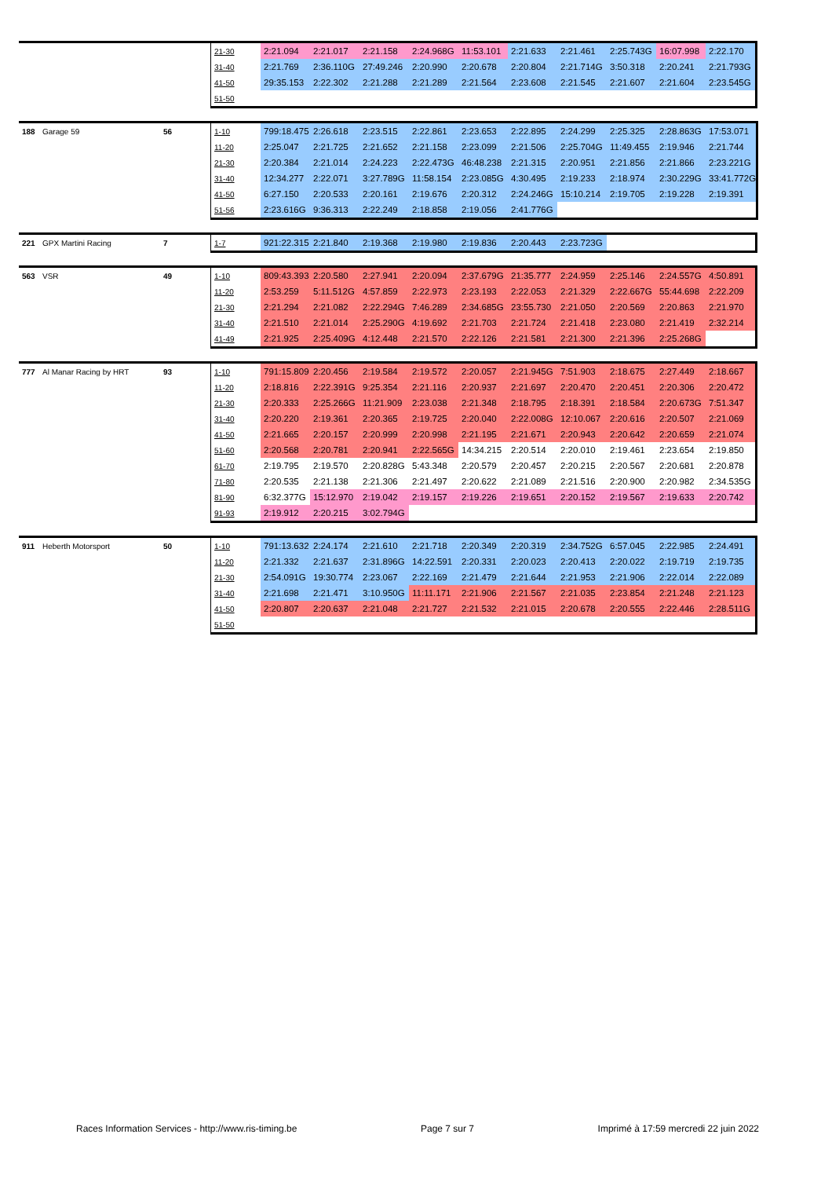| | | | 21-30 | 2:21.094 | 2:21.017 | 2:21.158 | 2:24.968G | 11:53.101 | 2:21.633 | 2:21.461 | 2:25.743G | 16:07.998 | 2:22.170 |
| | | | 31-40 | 2:21.769 | 2:36.110G | 27:49.246 | 2:20.990 | 2:20.678 | 2:20.804 | 2:21.714G | 3:50.318 | 2:20.241 | 2:21.793G |
| | | | 41-50 | 29:35.153 | 2:22.302 | 2:21.288 | 2:21.289 | 2:21.564 | 2:23.608 | 2:21.545 | 2:21.607 | 2:21.604 | 2:23.545G |
| | | | 51-50 | | | | | | | | | | |
| 188 | Garage 59 | 56 | 1-10 | 799:18.475 | 2:26.618 | 2:23.515 | 2:22.861 | 2:23.653 | 2:22.895 | 2:24.299 | 2:25.325 | 2:28.863G | 17:53.071 |
| | | | 11-20 | 2:25.047 | 2:21.725 | 2:21.652 | 2:21.158 | 2:23.099 | 2:21.506 | 2:25.704G | 11:49.455 | 2:19.946 | 2:21.744 |
| | | | 21-30 | 2:20.384 | 2:21.014 | 2:24.223 | 2:22.473G | 46:48.238 | 2:21.315 | 2:20.951 | 2:21.856 | 2:21.866 | 2:23.221G |
| | | | 31-40 | 12:34.277 | 2:22.071 | 3:27.789G | 11:58.154 | 2:23.085G | 4:30.495 | 2:19.233 | 2:18.974 | 2:30.229G | 33:41.772G |
| | | | 41-50 | 6:27.150 | 2:20.533 | 2:20.161 | 2:19.676 | 2:20.312 | 2:24.246G | 15:10.214 | 2:19.705 | 2:19.228 | 2:19.391 |
| | | | 51-56 | 2:23.616G | 9:36.313 | 2:22.249 | 2:18.858 | 2:19.056 | 2:41.776G | | | | |
| 221 | GPX Martini Racing | 7 | 1-7 | 921:22.315 | 2:21.840 | 2:19.368 | 2:19.980 | 2:19.836 | 2:20.443 | 2:23.723G | | | |
| 563 | VSR | 49 | 1-10 | 809:43.393 | 2:20.580 | 2:27.941 | 2:20.094 | 2:37.679G | 21:35.777 | 2:24.959 | 2:25.146 | 2:24.557G | 4:50.891 |
| | | | 11-20 | 2:53.259 | 5:11.512G | 4:57.859 | 2:22.973 | 2:23.193 | 2:22.053 | 2:21.329 | 2:22.667G | 55:44.698 | 2:22.209 |
| | | | 21-30 | 2:21.294 | 2:21.082 | 2:22.294G | 7:46.289 | 2:34.685G | 23:55.730 | 2:21.050 | 2:20.569 | 2:20.863 | 2:21.970 |
| | | | 31-40 | 2:21.510 | 2:21.014 | 2:25.290G | 4:19.692 | 2:21.703 | 2:21.724 | 2:21.418 | 2:23.080 | 2:21.419 | 2:32.214 |
| | | | 41-49 | 2:21.925 | 2:25.409G | 4:12.448 | 2:21.570 | 2:22.126 | 2:21.581 | 2:21.300 | 2:21.396 | 2:25.268G | |
| 777 | Al Manar Racing by HRT | 93 | 1-10 | 791:15.809 | 2:20.456 | 2:19.584 | 2:19.572 | 2:20.057 | 2:21.945G | 7:51.903 | 2:18.675 | 2:27.449 | 2:18.667 |
| | | | 11-20 | 2:18.816 | 2:22.391G | 9:25.354 | 2:21.116 | 2:20.937 | 2:21.697 | 2:20.470 | 2:20.451 | 2:20.306 | 2:20.472 |
| | | | 21-30 | 2:20.333 | 2:25.266G | 11:21.909 | 2:23.038 | 2:21.348 | 2:18.795 | 2:18.391 | 2:18.584 | 2:20.673G | 7:51.347 |
| | | | 31-40 | 2:20.220 | 2:19.361 | 2:20.365 | 2:19.725 | 2:20.040 | 2:22.008G | 12:10.067 | 2:20.616 | 2:20.507 | 2:21.069 |
| | | | 41-50 | 2:21.665 | 2:20.157 | 2:20.999 | 2:20.998 | 2:21.195 | 2:21.671 | 2:20.943 | 2:20.642 | 2:20.659 | 2:21.074 |
| | | | 51-60 | 2:20.568 | 2:20.781 | 2:20.941 | 2:22.565G | 14:34.215 | 2:20.514 | 2:20.010 | 2:19.461 | 2:23.654 | 2:19.850 |
| | | | 61-70 | 2:19.795 | 2:19.570 | 2:20.828G | 5:43.348 | 2:20.579 | 2:20.457 | 2:20.215 | 2:20.567 | 2:20.681 | 2:20.878 |
| | | | 71-80 | 2:20.535 | 2:21.138 | 2:21.306 | 2:21.497 | 2:20.622 | 2:21.089 | 2:21.516 | 2:20.900 | 2:20.982 | 2:34.535G |
| | | | 81-90 | 6:32.377G | 15:12.970 | 2:19.042 | 2:19.157 | 2:19.226 | 2:19.651 | 2:20.152 | 2:19.567 | 2:19.633 | 2:20.742 |
| | | | 91-93 | 2:19.912 | 2:20.215 | 3:02.794G | | | | | | | |
| 911 | Heberth Motorsport | 50 | 1-10 | 791:13.632 | 2:24.174 | 2:21.610 | 2:21.718 | 2:20.349 | 2:20.319 | 2:34.752G | 6:57.045 | 2:22.985 | 2:24.491 |
| | | | 11-20 | 2:21.332 | 2:21.637 | 2:31.896G | 14:22.591 | 2:20.331 | 2:20.023 | 2:20.413 | 2:20.022 | 2:19.719 | 2:19.735 |
| | | | 21-30 | 2:54.091G | 19:30.774 | 2:23.067 | 2:22.169 | 2:21.479 | 2:21.644 | 2:21.953 | 2:21.906 | 2:22.014 | 2:22.089 |
| | | | 31-40 | 2:21.698 | 2:21.471 | 3:10.950G | 11:11.171 | 2:21.906 | 2:21.567 | 2:21.035 | 2:23.854 | 2:21.248 | 2:21.123 |
| | | | 41-50 | 2:20.807 | 2:20.637 | 2:21.048 | 2:21.727 | 2:21.532 | 2:21.015 | 2:20.678 | 2:20.555 | 2:22.446 | 2:28.511G |
| | | | 51-50 | | | | | | | | | | |
Races Information Services - http://www.ris-timing.be Page 7 sur 7 Imprimé à 17:59 mercredi 22 juin 2022